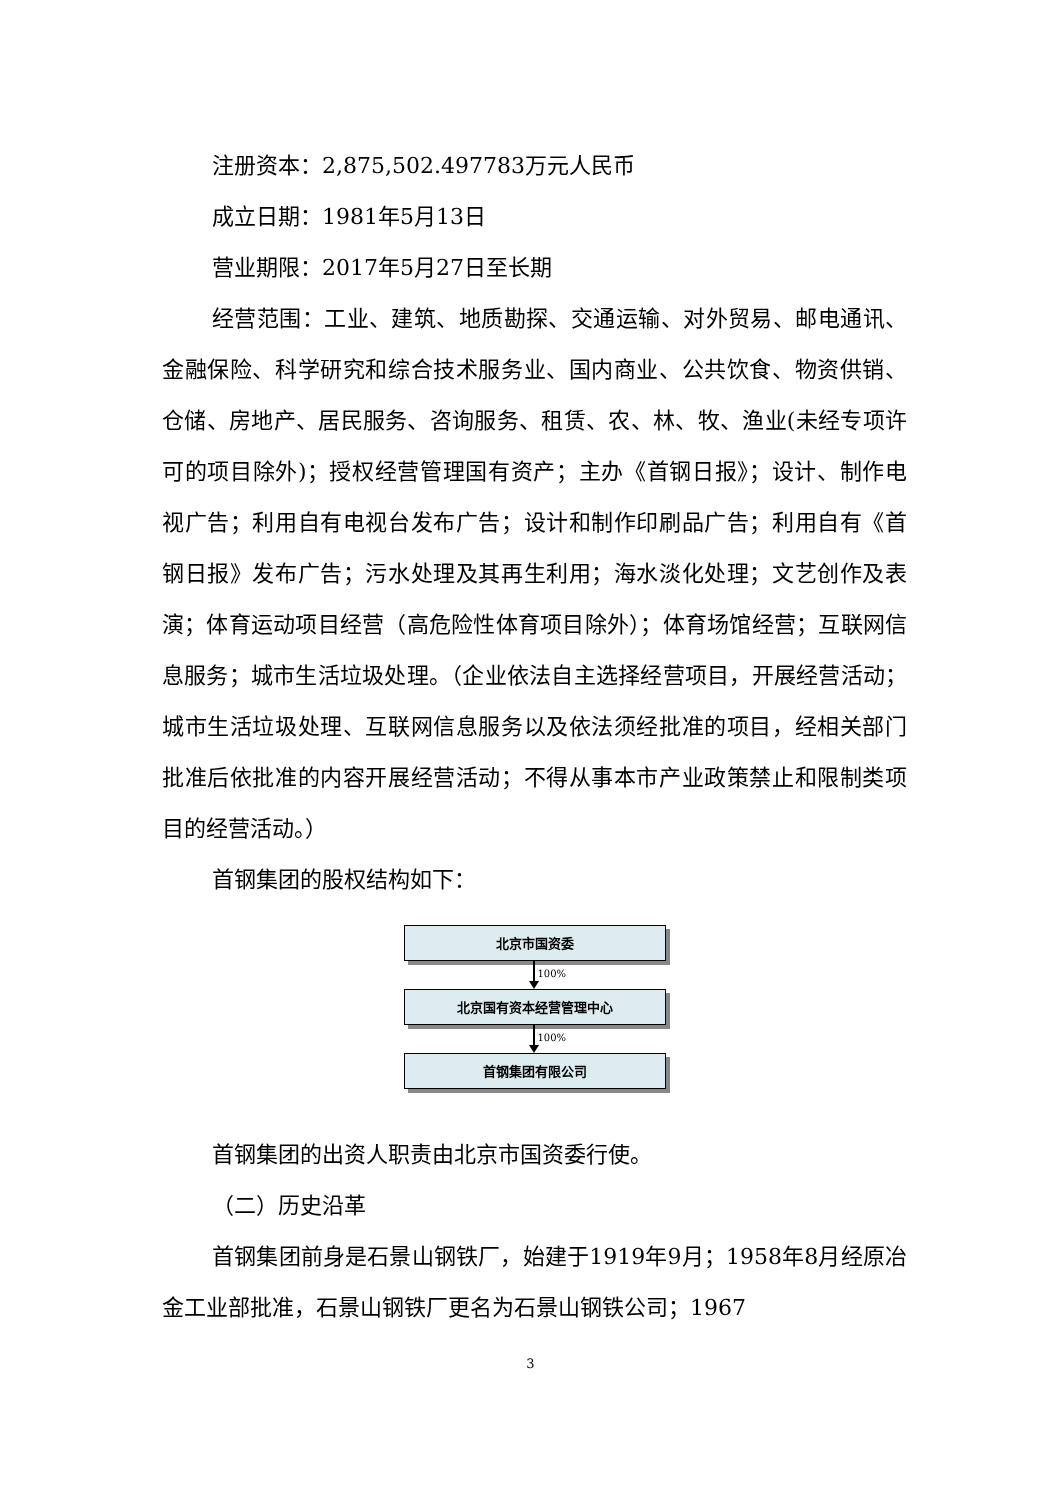注册资本：2,875,502.497783万元人民币
成立日期：1981年5月13日
营业期限：2017年5月27日至长期
经营范围：工业、建筑、地质勘探、交通运输、对外贸易、邮电通讯、金融保险、科学研究和综合技术服务业、国内商业、公共饮食、物资供销、仓储、房地产、居民服务、咨询服务、租赁、农、林、牧、渔业(未经专项许可的项目除外)；授权经营管理国有资产；主办《首钢日报》；设计、制作电视广告；利用自有电视台发布广告；设计和制作印刷品广告；利用自有《首钢日报》发布广告；污水处理及其再生利用；海水淡化处理；文艺创作及表演；体育运动项目经营（高危险性体育项目除外）；体育场馆经营；互联网信息服务；城市生活垃圾处理。（企业依法自主选择经营项目，开展经营活动；城市生活垃圾处理、互联网信息服务以及依法须经批准的项目，经相关部门批准后依批准的内容开展经营活动；不得从事本市产业政策禁止和限制类项目的经营活动。）
首钢集团的股权结构如下：
北京市国资委
100%
北京国有资本经营管理中心
100%
首钢集团有限公司
首钢集团的出资人职责由北京市国资委行使。
（二）历史沿革
首钢集团前身是石景山钢铁厂，始建于1919年9月；1958年8月经原冶金工业部批准，石景山钢铁厂更名为石景山钢铁公司；1967
3